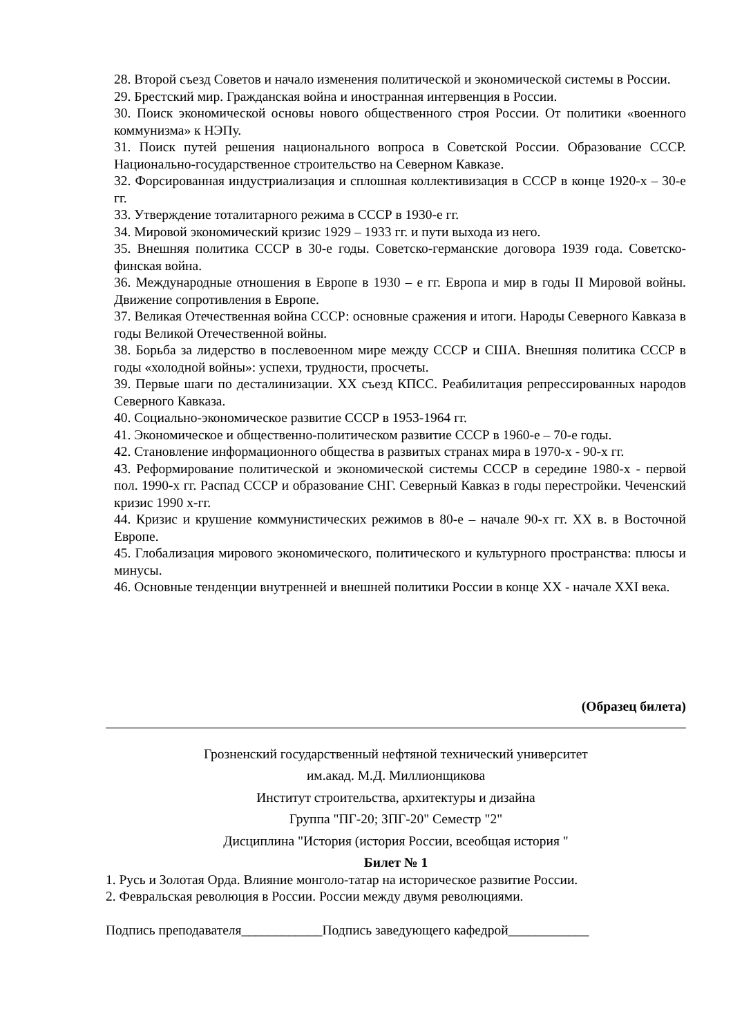28. Второй съезд Советов и начало изменения политической и экономической системы в России.
29. Брестский мир. Гражданская война и иностранная интервенция в России.
30. Поиск экономической основы нового общественного строя России. От политики «военного коммунизма» к НЭПу.
31. Поиск путей решения национального вопроса в Советской России. Образование СССР. Национально-государственное строительство на Северном Кавказе.
32. Форсированная индустриализация и сплошная коллективизация в СССР в конце 1920-х – 30-е гг.
33. Утверждение тоталитарного режима в СССР в 1930-е гг.
34. Мировой экономический кризис 1929 – 1933 гг. и пути выхода из него.
35. Внешняя политика СССР в 30-е годы. Советско-германские договора 1939 года. Советско-финская война.
36. Международные отношения в Европе в 1930 – е гг. Европа и мир в годы II Мировой войны. Движение сопротивления в Европе.
37. Великая Отечественная война СССР: основные сражения и итоги. Народы Северного Кавказа в годы Великой Отечественной войны.
38. Борьба за лидерство в послевоенном мире между СССР и США. Внешняя политика СССР в годы «холодной войны»: успехи, трудности, просчеты.
39. Первые шаги по десталинизации. XX съезд КПСС. Реабилитация репрессированных народов Северного Кавказа.
40. Социально-экономическое развитие СССР в 1953-1964 гг.
41. Экономическое и общественно-политическом развитие СССР в 1960-е – 70-е годы.
42. Становление информационного общества в развитых странах мира в 1970-х - 90-х гг.
43. Реформирование политической и экономической системы СССР в середине 1980-х - первой пол. 1990-х гг. Распад СССР и образование СНГ. Северный Кавказ в годы перестройки. Чеченский кризис 1990 х-гг.
44. Кризис и крушение коммунистических режимов в 80-е – начале 90-х гг. XX в. в Восточной Европе.
45. Глобализация мирового экономического, политического и культурного пространства: плюсы и минусы.
46. Основные тенденции внутренней и внешней политики России в конце XX - начале XXI века.
(Образец билета)
Грозненский государственный нефтяной технический университет
им.акад. М.Д. Миллионщикова
Институт строительства, архитектуры и дизайна
Группа "ПГ-20; ЗПГ-20" Семестр "2"
Дисциплина "История (история России, всеобщая история "
Билет № 1
1. Русь и Золотая Орда. Влияние монголо-татар на историческое развитие России.
2. Февральская революция в России. России между двумя революциями.
Подпись преподавателя____________Подпись заведующего кафедрой____________